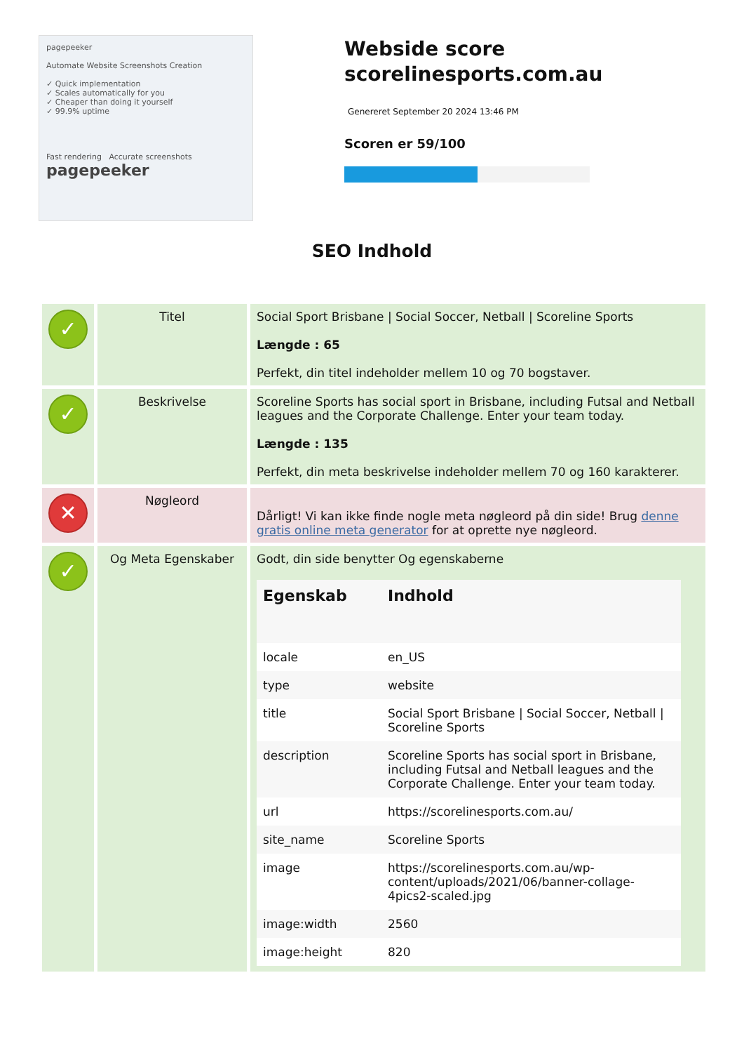pagepeeker
Automate Website Screenshots Creation
✓ Quick implementation
✓ Scales automatically for you
✓ Cheaper than doing it yourself
✓ 99.9% uptime
Fast rendering Accurate screenshots
pagepeeker
Webside score scorelinesports.com.au
Genereret September 20 2024 13:46 PM
Scoren er 59/100
SEO Indhold
| ✓ | Titel | Social Sport Brisbane / Social Soccer, Netball / Scoreline Sports Længde : 65 Perfekt, din titel indeholder mellem 10 og 70 bogstaver. |
| ✓ | Beskrivelse | Scoreline Sports has social sport in Brisbane, including Futsal and Netball leagues and the Corporate Challenge. Enter your team today. Længde : 135 Perfekt, din meta beskrivelse indeholder mellem 70 og 160 karakterer. |
| ✕ | Nøgleord | Dårligt! Vi kan ikke finde nogle meta nøgleord på din side! Brug denne gratis online meta generator for at oprette nye nøgleord. |
| ✓ | Og Meta Egenskaber | Godt, din side benytter Og egenskaberne / Egenskab / Indhold / / --- / --- / / locale / en_US / / type / website / / title / Social Sport Brisbane / Social Soccer, Netball / Scoreline Sports / / description / Scoreline Sports has social sport in Brisbane, including Futsal and Netball leagues and the Corporate Challenge. Enter your team today. / / url / https://scorelinesports.com.au/ / / site_name / Scoreline Sports / / image / https://scorelinesports.com.au/wp-content/uploads/2021/06/banner-collage-4pics2-scaled.jpg / / image:width / 2560 / / image:height / 820 / |